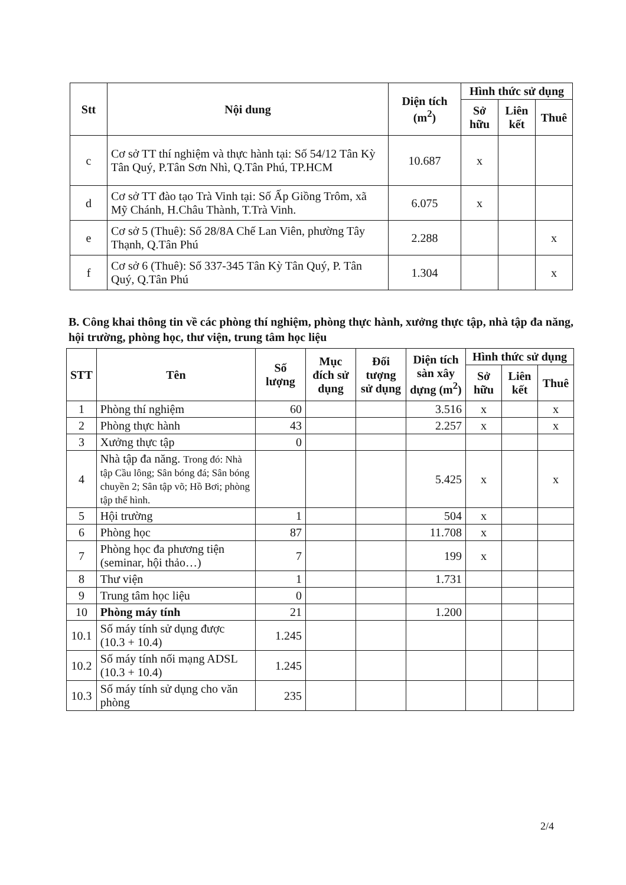| Stt | Nội dung | Diện tích (m<sup>2</sup>) | Hình thức sử dụng | | |
| --- | --- | --- | --- | --- | --- |
| | | | Sở hữu | Liên kết | Thuê |
| c | Cơ sở TT thí nghiệm và thực hành tại: Số 54/12 Tân Kỳ Tân Quý, P.Tân Sơn Nhì, Q.Tân Phú, TP.HCM | 10.687 | x | | |
| d | Cơ sở TT đào tạo Trà Vinh tại: Số Ấp Giồng Trôm, xã Mỹ Chánh, H.Châu Thành, T.Trà Vinh. | 6.075 | x | | |
| e | Cơ sở 5 (Thuê): Số 28/8A Chế Lan Viên, phường Tây Thạnh, Q.Tân Phú | 2.288 | | | x |
| f | Cơ sở 6 (Thuê): Số 337-345 Tân Kỳ Tân Quý, P. Tân Quý, Q.Tân Phú | 1.304 | | | x |
B. Công khai thông tin về các phòng thí nghiệm, phòng thực hành, xưởng thực tập, nhà tập đa năng, hội trường, phòng học, thư viện, trung tâm học liệu
| STT | Tên | Số lượng | Mục đích sử dụng | Đối tượng sử dụng | Diện tích sàn xây dựng (m<sup>2</sup>) | Hình thức sử dụng | | |
| --- | --- | --- | --- | --- | --- | --- | --- | --- |
| | | | | | | Sở hữu | Liên kết | Thuê |
| 1 | Phòng thí nghiệm | 60 | | | 3.516 | x | | x |
| 2 | Phòng thực hành | 43 | | | 2.257 | x | | x |
| 3 | Xưởng thực tập | 0 | | | | | | |
| 4 | Nhà tập đa năng. Trong đó: Nhà tập Cầu lông; Sân bóng đá; Sân bóng chuyền 2; Sân tập võ; Hồ Bơi; phòng tập thể hình. | | | | 5.425 | x | | x |
| 5 | Hội trường | 1 | | | 504 | x | | |
| 6 | Phòng học | 87 | | | 11.708 | x | | |
| 7 | Phòng học đa phương tiện (seminar, hội thảo…) | 7 | | | 199 | x | | |
| 8 | Thư viện | 1 | | | 1.731 | | | |
| 9 | Trung tâm học liệu | 0 | | | | | | |
| 10 | Phòng máy tính | 21 | | | 1.200 | | | |
| 10.1 | Số máy tính sử dụng được (10.3 + 10.4) | 1.245 | | | | | | |
| 10.2 | Số máy tính nối mạng ADSL (10.3 + 10.4) | 1.245 | | | | | | |
| 10.3 | Số máy tính sử dụng cho văn phòng | 235 | | | | | | |
2/4